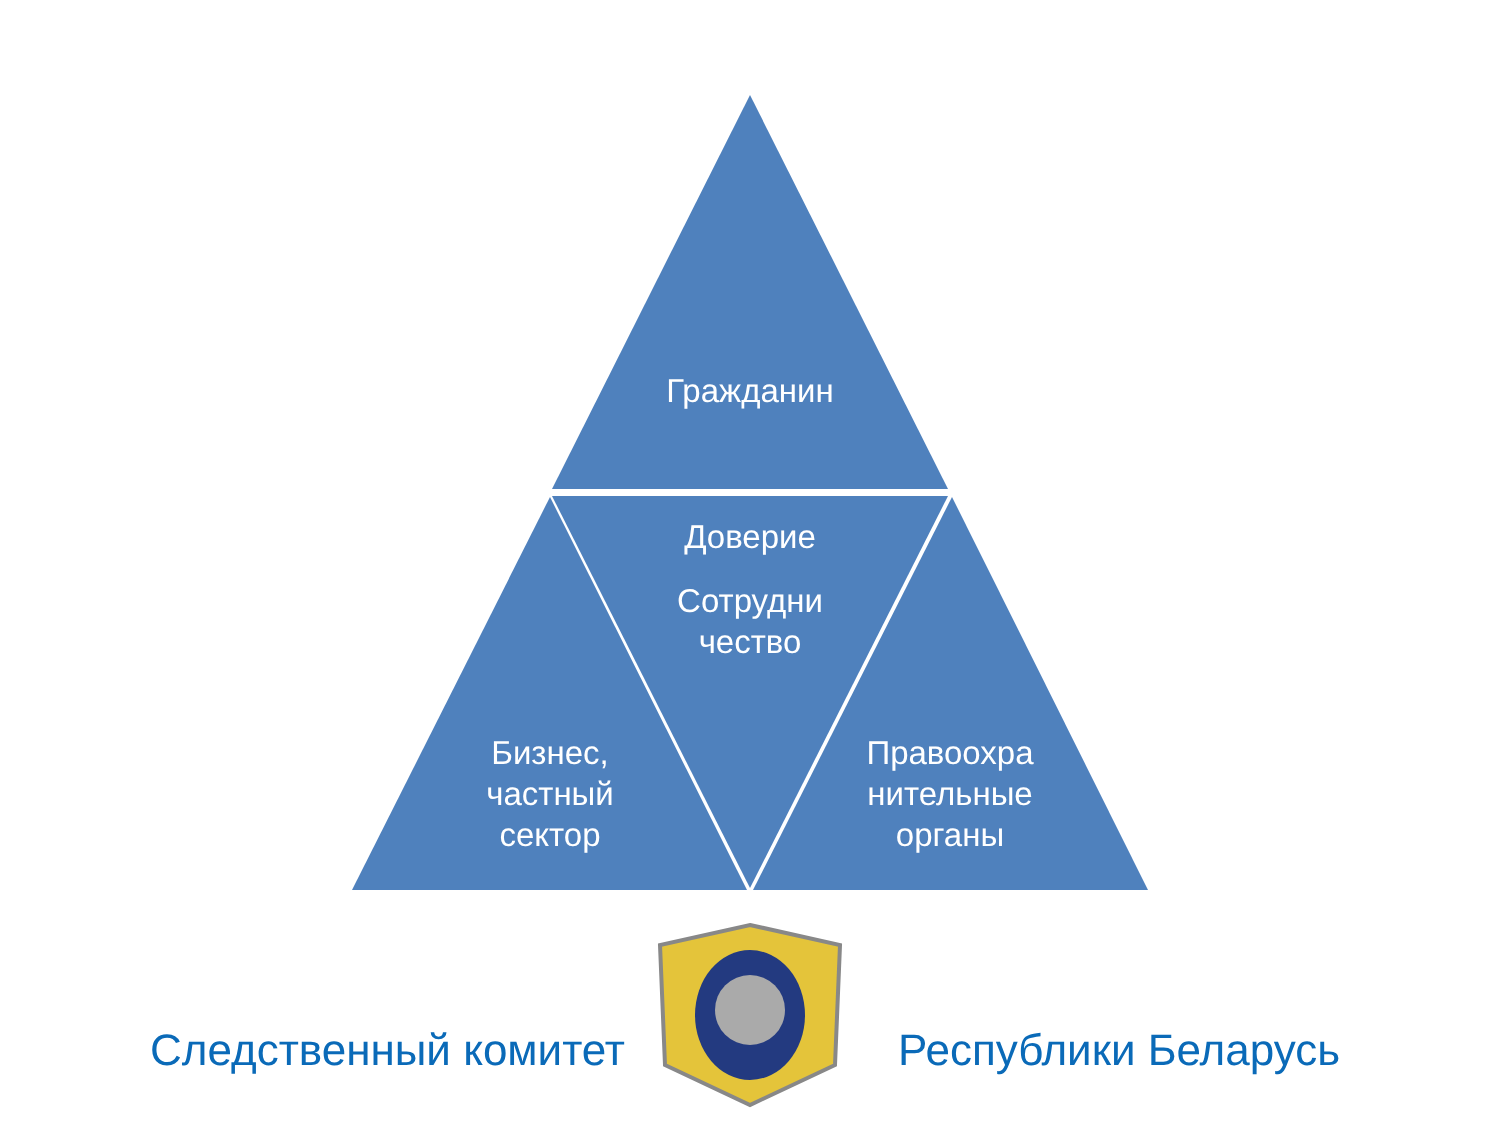Гражданин
Доверие
Сотрудни
чество
Бизнес,
частный
сектор
Правоохра
нительные
органы
Следственный комитет Республики Беларусь